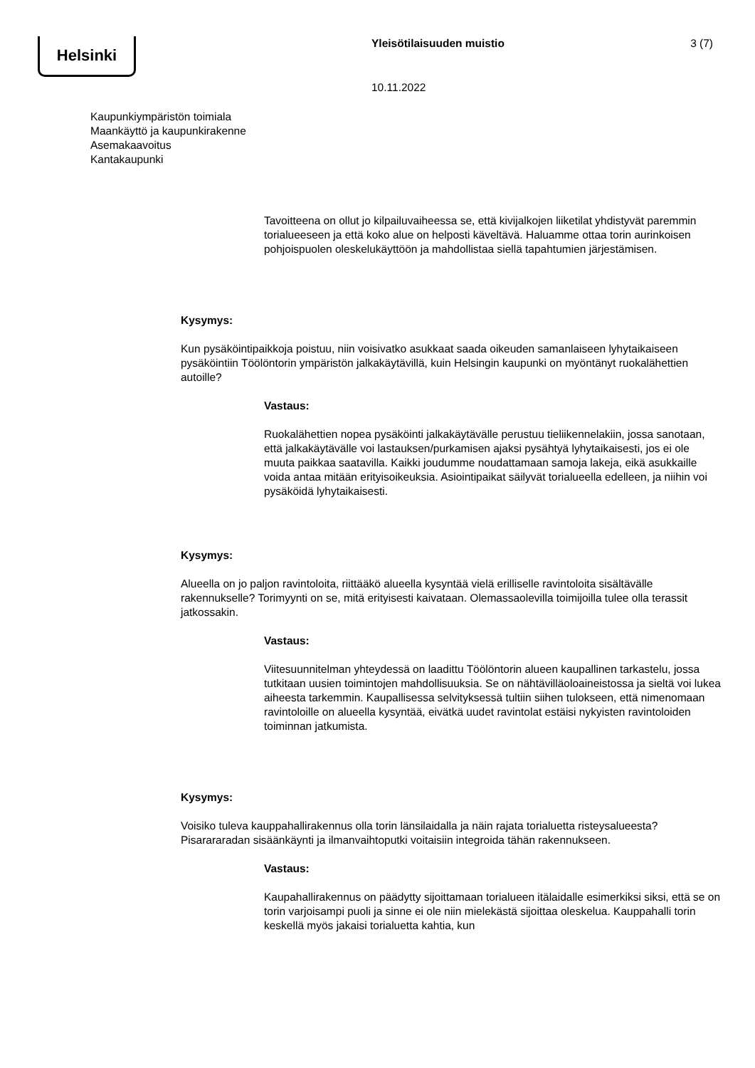Helsinki Yleisötilaisuuden muistio 3 (7)
10.11.2022
Kaupunkiympäristön toimiala
Maankäyttö ja kaupunkirakenne
Asemakaavoitus
Kantakaupunki
Tavoitteena on ollut jo kilpailuvaiheessa se, että kivijalkojen liiketilat yhdistyvät paremmin torialueeseen ja että koko alue on helposti käveltävä. Haluamme ottaa torin aurinkoisen pohjoispuolen oleskelukäyttöön ja mahdollistaa siellä tapahtumien järjestämisen.
Kysymys:
Kun pysäköintipaikkoja poistuu, niin voisivatko asukkaat saada oikeuden samanlaiseen lyhytaikaiseen pysäköintiin Töölöntorin ympäristön jalkakäytävillä, kuin Helsingin kaupunki on myöntänyt ruokalähettien autoille?
Vastaus:
Ruokalähettien nopea pysäköinti jalkakäytävälle perustuu tieliikennelakiin, jossa sanotaan, että jalkakäytävälle voi lastauksen/purkamisen ajaksi pysähtyä lyhytaikaisesti, jos ei ole muuta paikkaa saatavilla. Kaikki joudumme noudattamaan samoja lakeja, eikä asukkaille voida antaa mitään erityisoikeuksia. Asiointipaikat säilyvät torialueella edelleen, ja niihin voi pysäköidä lyhytaikaisesti.
Kysymys:
Alueella on jo paljon ravintoloita, riittääkö alueella kysyntää vielä erilliselle ravintoloita sisältävälle rakennukselle? Torimyynti on se, mitä erityisesti kaivataan. Olemassaolevilla toimijoilla tulee olla terassit jatkossakin.
Vastaus:
Viitesuunnitelman yhteydessä on laadittu Töölöntorin alueen kaupallinen tarkastelu, jossa tutkitaan uusien toimintojen mahdollisuuksia. Se on nähtävilläoloaineistossa ja sieltä voi lukea aiheesta tarkemmin. Kaupallisessa selvityksessä tultiin siihen tulokseen, että nimenomaan ravintoloille on alueella kysyntää, eivätkä uudet ravintolat estäisi nykyisten ravintoloiden toiminnan jatkumista.
Kysymys:
Voisiko tuleva kauppahallirakennus olla torin länsilaidalla ja näin rajata torialuetta risteysalueesta? Pisarararadan sisäänkäynti ja ilmanvaihtoputki voitaisiin integroida tähän rakennukseen.
Vastaus:
Kaupahallirakennus on päädytty sijoittamaan torialueen itälaidalle esimerkiksi siksi, että se on torin varjoisampi puoli ja sinne ei ole niin mielekästä sijoittaa oleskelua. Kauppahalli torin keskellä myös jakaisi torialuetta kahtia, kun